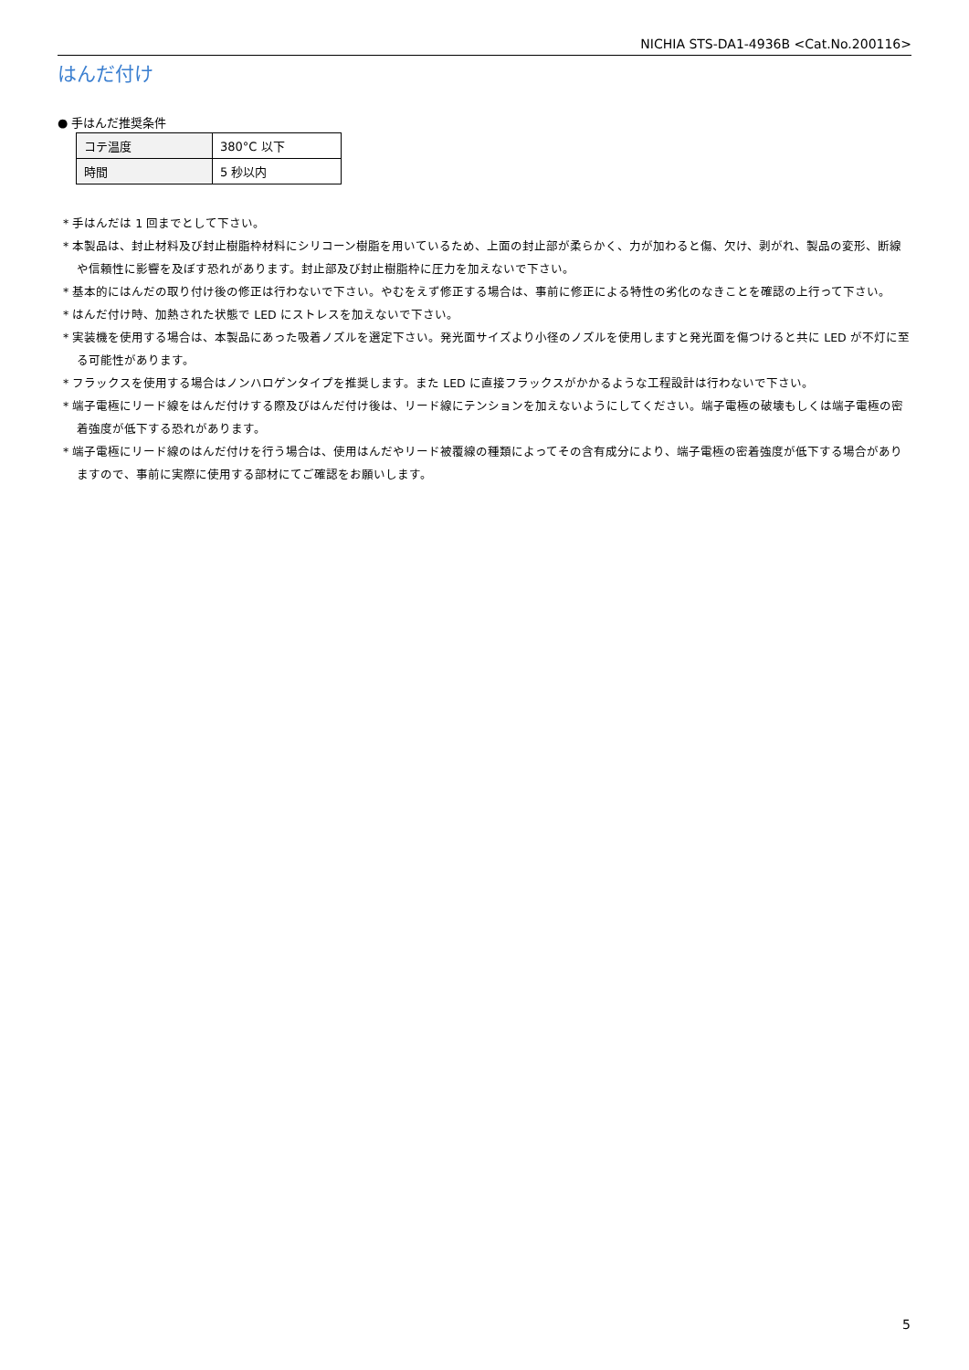NICHIA STS-DA1-4936B <Cat.No.200116>
はんだ付け
● 手はんだ推奨条件
| コテ温度 | 380°C 以下 |
| 時間 | 5 秒以内 |
* 手はんだは 1 回までとして下さい。
* 本製品は、封止材料及び封止樹脂枠材料にシリコーン樹脂を用いているため、上面の封止部が柔らかく、力が加わると傷、欠け、剥がれ、製品の変形、断線や信頼性に影響を及ぼす恐れがあります。封止部及び封止樹脂枠に圧力を加えないで下さい。
* 基本的にはんだの取り付け後の修正は行わないで下さい。やむをえず修正する場合は、事前に修正による特性の劣化のなきことを確認の上行って下さい。
* はんだ付け時、加熱された状態で LED にストレスを加えないで下さい。
* 実装機を使用する場合は、本製品にあった吸着ノズルを選定下さい。発光面サイズより小径のノズルを使用しますと発光面を傷つけると共に LED が不灯に至る可能性があります。
* フラックスを使用する場合はノンハロゲンタイプを推奨します。また LED に直接フラックスがかかるような工程設計は行わないで下さい。
* 端子電極にリード線をはんだ付けする際及びはんだ付け後は、リード線にテンションを加えないようにしてください。端子電極の破壊もしくは端子電極の密着強度が低下する恐れがあります。
* 端子電極にリード線のはんだ付けを行う場合は、使用はんだやリード被覆線の種類によってその含有成分により、端子電極の密着強度が低下する場合がありますので、事前に実際に使用する部材にてご確認をお願いします。
5